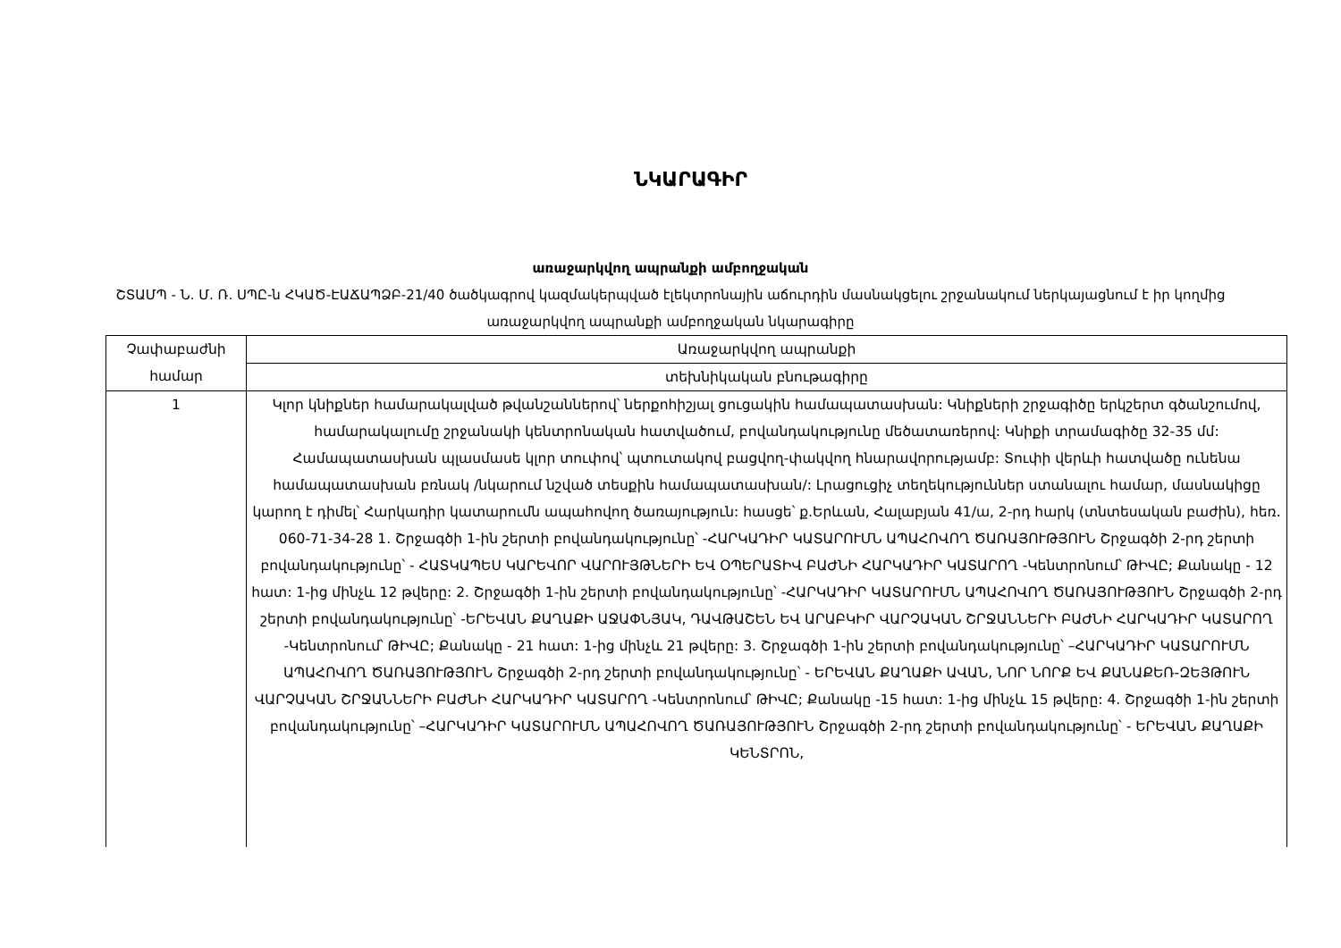ՆԿԱՐԱԳԻՐ
առաջարկվող ապրանքի ամբողջական
ՇՏԱՄՊ - Ն. Մ. Ռ. ՍՊԸ-ն ՀԿԱԾ-ԷԱՃԱՊՁԲ-21/40 ծածկագրով կազմակերպված էլեկտրոնային աճուրդին մասնակցելու շրջանակում ներկայացնում է իր կողմից առաջարկվող ապրանքի ամբողջական նկարագիրը
| Չափաբաժնի համար | Առաջարկվող ապրանքի |
| | տեխնիկական բնութագիրը |
| 1 | Կլոր կնիքներ համարակալված թվանշաններով՝ ներքոհիշյալ ցուցակին համապատասխան: Կնիքների շրջագիծը երկշերտ գծանշումով, համարակալումը շրջանակի կենտրոնական հատվածում, բովանդակությունը մեծատառերով: Կնիքի տրամագիծը 32-35 մմ: Համապատասխան պլասմասե կլոր տուփով՝ պտուտակով բացվող-փակվող հնարավորությամբ: Տուփի վերևի հատվածը ունենա համապատասխան բռնակ /նկարում նշված տեսքին համապատասխան/: Լրացուցիչ տեղեկություններ ստանալու համար, մասնակիցը կարող է դիմել՝ Հարկադիր կատարումն ապահովող ծառայություն: հասցե՝ ք.Երևան, Հալաբյան 41/ա, 2-րդ հարկ (տնտեսական բաժին), հեռ. 060-71-34-28 1. Շրջագծի 1-ին շերտի բովանդակությունը՝ -ՀԱՐԿԱԴԻՐ ԿԱՏԱՐՈՒՄՆ ԱՊԱՀՈՎՈՂ ԾԱՌԱՅՈՒԹՅՈՒՆ Շրջագծի 2-րդ շերտի բովանդակությունը՝ - ՀԱՏԿԱՊԵՍ ԿԱՐԵՎՈՐ ՎԱՐՈՒՅԹՆԵՐԻ ԵՎ ՕՊԵՐԱՏԻՎ ԲԱԺՆԻ ՀԱՐԿԱԴԻՐ ԿԱՏԱՐՈՂ -Կենտրոնում՝ ԹԻՎԸ; Քանակը - 12 հատ: 1-ից մինչև 12 թվերը: 2. Շրջագծի 1-ին շերտի բովանդակությունը՝ -ՀԱՐԿԱԴԻՐ ԿԱՏԱՐՈՒՄՆ ԱՊԱՀՈՎՈՂ ԾԱՌԱՅՈՒԹՅՈՒՆ Շրջագծի 2-րդ շերտի բովանդակությունը՝ -ԵՐԵՎԱՆ ՔԱՂԱՔԻ ԱՋԱՓՆՅԱԿ, ԴԱՎԹԱՇԵՆ ԵՎ ԱՐԱԲԿԻՐ ՎԱՐՉԱԿԱՆ ՇՐՋԱՆՆԵՐԻ ԲԱԺՆԻ ՀԱՐԿԱԴԻՐ ԿԱՏԱՐՈՂ -Կենտրոնում՝ ԹԻՎԸ; Քանակը - 21 հատ: 1-ից մինչև 21 թվերը: 3. Շրջագծի 1-ին շերտի բովանդակությունը՝ –ՀԱՐԿԱԴԻՐ ԿԱՏԱՐՈՒՄՆ ԱՊԱՀՈՎՈՂ ԾԱՌԱՅՈՒԹՅՈՒՆ Շրջագծի 2-րդ շերտի բովանդակությունը՝ - ԵՐԵՎԱՆ ՔԱՂԱՔԻ ԱՎԱՆ, ՆՈՐ ՆՈՐՔ ԵՎ ՔԱՆԱՔԵՌ-ԶԵՅԹՈՒՆ ՎԱՐՉԱԿԱՆ ՇՐՋԱՆՆԵՐԻ ԲԱԺՆԻ ՀԱՐԿԱԴԻՐ ԿԱՏԱՐՈՂ -Կենտրոնում՝ ԹԻՎԸ; Քանակը -15 հատ: 1-ից մինչև 15 թվերը: 4. Շրջագծի 1-ին շերտի բովանդակությունը՝ –ՀԱՐԿԱԴԻՐ ԿԱՏԱՐՈՒՄՆ ԱՊԱՀՈՎՈՂ ԾԱՌԱՅՈՒԹՅՈՒՆ Շրջագծի 2-րդ շերտի բովանդակությունը՝ - ԵՐԵՎԱՆ ՔԱՂԱՔԻ ԿԵՆՏՐՈՆ, |